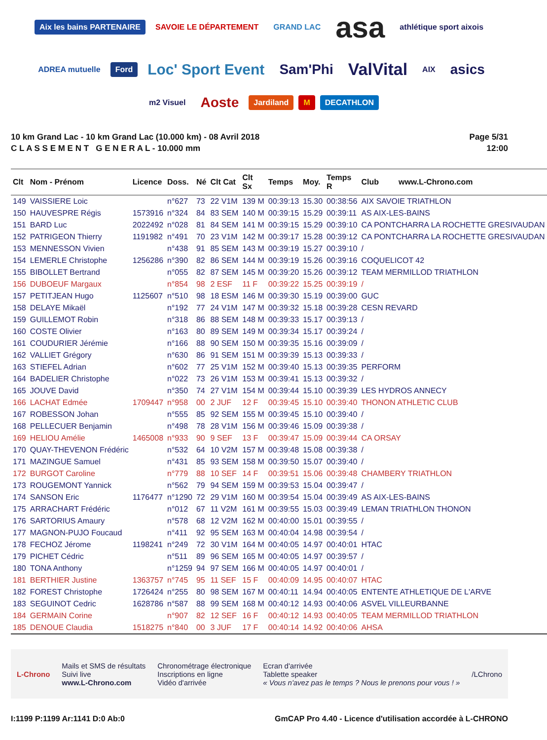Aix les bains PARTENAIRE SAVOIE LE DÉPARTEMENT GRAND LAC asa athlétique sport aixois ADREA mutuelle Ford Loc' Sport Event Sam'Phi ValVital AIX asics m2 Visuel Aoste Jardiland M DECATHLON
10 km Grand Lac - 10 km Grand Lac (10.000 km) - 08 Avril 2018
C L A S S E M E N T G E N E R A L - 10.000 mm
Page 5/31
12:00
| Clt | Nom - Prénom | Licence | Doss. | Né | Clt Cat | Clt Sx | Temps | Moy. | Temps R | Club www.L-Chrono.com |
| --- | --- | --- | --- | --- | --- | --- | --- | --- | --- | --- |
| 149 | VAISSIERE Loic | | n°627 | 73 | 22 V1M | 139 M | 00:39:13 | 15.30 | 00:38:56 | AIX SAVOIE TRIATHLON |
| 150 | HAUVESPRE Régis | 1573916 | n°324 | 84 | 83 SEM | 140 M | 00:39:15 | 15.29 | 00:39:11 | AS AIX-LES-BAINS |
| 151 | BARD Luc | 2022492 | n°028 | 81 | 84 SEM | 141 M | 00:39:15 | 15.29 | 00:39:10 | CA PONTCHARRA LA ROCHETTE GRESIVAUDAN |
| 152 | PATRIGEON Thierry | 1191982 | n°491 | 70 | 23 V1M | 142 M | 00:39:17 | 15.28 | 00:39:12 | CA PONTCHARRA LA ROCHETTE GRESIVAUDAN |
| 153 | MENNESSON Vivien | | n°438 | 91 | 85 SEM | 143 M | 00:39:19 | 15.27 | 00:39:10 | / |
| 154 | LEMERLE Christophe | 1256286 | n°390 | 82 | 86 SEM | 144 M | 00:39:19 | 15.26 | 00:39:16 | COQUELICOT 42 |
| 155 | BIBOLLET Bertrand | | n°055 | 82 | 87 SEM | 145 M | 00:39:20 | 15.26 | 00:39:12 | TEAM MERMILLOD TRIATHLON |
| 156 | DUBOEUF Margaux | | n°854 | 98 | 2 ESF | 11 F | 00:39:22 | 15.25 | 00:39:19 | / |
| 157 | PETITJEAN Hugo | 1125607 | n°510 | 98 | 18 ESM | 146 M | 00:39:30 | 15.19 | 00:39:00 | GUC |
| 158 | DELAYE Mikaël | | n°192 | 77 | 24 V1M | 147 M | 00:39:32 | 15.18 | 00:39:28 | CESN REVARD |
| 159 | GUILLEMOT Robin | | n°318 | 86 | 88 SEM | 148 M | 00:39:33 | 15.17 | 00:39:13 | / |
| 160 | COSTE Olivier | | n°163 | 80 | 89 SEM | 149 M | 00:39:34 | 15.17 | 00:39:24 | / |
| 161 | COUDURIER Jérémie | | n°166 | 88 | 90 SEM | 150 M | 00:39:35 | 15.16 | 00:39:09 | / |
| 162 | VALLIET Grégory | | n°630 | 86 | 91 SEM | 151 M | 00:39:39 | 15.13 | 00:39:33 | / |
| 163 | STIEFEL Adrian | | n°602 | 77 | 25 V1M | 152 M | 00:39:40 | 15.13 | 00:39:35 | PERFORM |
| 164 | BADELIER Christophe | | n°022 | 73 | 26 V1M | 153 M | 00:39:41 | 15.13 | 00:39:32 | / |
| 165 | JOUVE David | | n°350 | 74 | 27 V1M | 154 M | 00:39:44 | 15.10 | 00:39:39 | LES HYDROS ANNECY |
| 166 | LACHAT Edmée | 1709447 | n°958 | 00 | 2 JUF | 12 F | 00:39:45 | 15.10 | 00:39:40 | THONON ATHLETIC CLUB |
| 167 | ROBESSON Johan | | n°555 | 85 | 92 SEM | 155 M | 00:39:45 | 15.10 | 00:39:40 | / |
| 168 | PELLECUER Benjamin | | n°498 | 78 | 28 V1M | 156 M | 00:39:46 | 15.09 | 00:39:38 | / |
| 169 | HELIOU Amélie | 1465008 | n°933 | 90 | 9 SEF | 13 F | 00:39:47 | 15.09 | 00:39:44 | CA ORSAY |
| 170 | QUAY-THEVENON Frédéric | | n°532 | 64 | 10 V2M | 157 M | 00:39:48 | 15.08 | 00:39:38 | / |
| 171 | MAZINGUE Samuel | | n°431 | 85 | 93 SEM | 158 M | 00:39:50 | 15.07 | 00:39:40 | / |
| 172 | BURGOT Caroline | | n°779 | 88 | 10 SEF | 14 F | 00:39:51 | 15.06 | 00:39:48 | CHAMBERY TRIATHLON |
| 173 | ROUGEMONT Yannick | | n°562 | 79 | 94 SEM | 159 M | 00:39:53 | 15.04 | 00:39:47 | / |
| 174 | SANSON Eric | 1176477 | n°1290 | 72 | 29 V1M | 160 M | 00:39:54 | 15.04 | 00:39:49 | AS AIX-LES-BAINS |
| 175 | ARRACHART Frédéric | | n°012 | 67 | 11 V2M | 161 M | 00:39:55 | 15.03 | 00:39:49 | LEMAN TRIATHLON THONON |
| 176 | SARTORIUS Amaury | | n°578 | 68 | 12 V2M | 162 M | 00:40:00 | 15.01 | 00:39:55 | / |
| 177 | MAGNON-PUJO Foucaud | | n°411 | 92 | 95 SEM | 163 M | 00:40:04 | 14.98 | 00:39:54 | / |
| 178 | FECHOZ Jérome | 1198241 | n°249 | 72 | 30 V1M | 164 M | 00:40:05 | 14.97 | 00:40:01 | HTAC |
| 179 | PICHET Cédric | | n°511 | 89 | 96 SEM | 165 M | 00:40:05 | 14.97 | 00:39:57 | / |
| 180 | TONA Anthony | | n°1259 | 94 | 97 SEM | 166 M | 00:40:05 | 14.97 | 00:40:01 | / |
| 181 | BERTHIER Justine | 1363757 | n°745 | 95 | 11 SEF | 15 F | 00:40:09 | 14.95 | 00:40:07 | HTAC |
| 182 | FOREST Christophe | 1726424 | n°255 | 80 | 98 SEM | 167 M | 00:40:11 | 14.94 | 00:40:05 | ENTENTE ATHLETIQUE DE L'ARVE |
| 183 | SEGUINOT Cedric | 1628786 | n°587 | 88 | 99 SEM | 168 M | 00:40:12 | 14.93 | 00:40:06 | ASVEL VILLEURBANNE |
| 184 | GERMAIN Corine | | n°907 | 82 | 12 SEF | 16 F | 00:40:12 | 14.93 | 00:40:05 | TEAM MERMILLOD TRIATHLON |
| 185 | DENOUE Claudia | 1518275 | n°840 | 00 | 3 JUF | 17 F | 00:40:14 | 14.92 | 00:40:06 | AHSA |
L-Chrono
Mails et SMS de résultats
Suivi live
www.L-Chrono.com
Chronométrage électronique
Inscriptions en ligne
Vidéo d'arrivée
Ecran d'arrivée
Tablette speaker
« Vous n'avez pas le temps ? Nous le prenons pour vous ! »
/LChrono
I:1199 P:1199 Ar:1141 D:0 Ab:0 GmCAP Pro 4.40 - Licence d'utilisation accordée à L-CHRONO